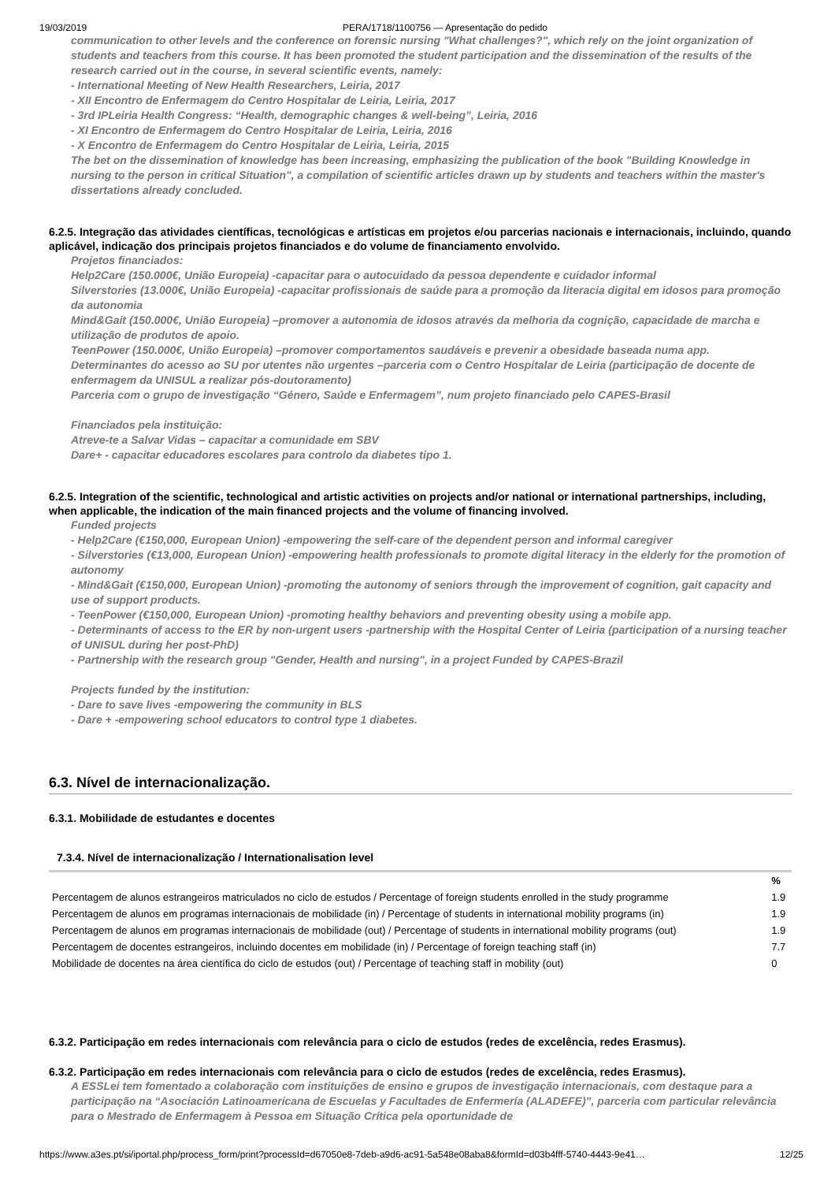19/03/2019 PERA/1718/1100756 — Apresentação do pedido
communication to other levels and the conference on forensic nursing "What challenges?", which rely on the joint organization of students and teachers from this course. It has been promoted the student participation and the dissemination of the results of the research carried out in the course, in several scientific events, namely:
- International Meeting of New Health Researchers, Leiria, 2017
- XII Encontro de Enfermagem do Centro Hospitalar de Leiria, Leiria, 2017
- 3rd IPLeiria Health Congress: “Health, demographic changes & well-being”, Leiria, 2016
- XI Encontro de Enfermagem do Centro Hospitalar de Leiria, Leiria, 2016
- X Encontro de Enfermagem do Centro Hospitalar de Leiria, Leiria, 2015
The bet on the dissemination of knowledge has been increasing, emphasizing the publication of the book "Building Knowledge in nursing to the person in critical Situation", a compilation of scientific articles drawn up by students and teachers within the master's dissertations already concluded.
6.2.5. Integração das atividades científicas, tecnológicas e artísticas em projetos e/ou parcerias nacionais e internacionais, incluindo, quando aplicável, indicação dos principais projetos financiados e do volume de financiamento envolvido.
Projetos financiados:
Help2Care (150.000€, União Europeia) -capacitar para o autocuidado da pessoa dependente e cuidador informal
Silverstories (13.000€, União Europeia) -capacitar profissionais de saúde para a promoção da literacia digital em idosos para promoção da autonomia
Mind&Gait (150.000€, União Europeia) –promover a autonomia de idosos através da melhoria da cognição, capacidade de marcha e utilização de produtos de apoio.
TeenPower (150.000€, União Europeia) –promover comportamentos saudáveis e prevenir a obesidade baseada numa app.
Determinantes do acesso ao SU por utentes não urgentes –parceria com o Centro Hospitalar de Leiria (participação de docente de enfermagem da UNISUL a realizar pós-doutoramento)
Parceria com o grupo de investigação “Género, Saúde e Enfermagem”, num projeto financiado pelo CAPES-Brasil
Financiados pela instituição:
Atreve-te a Salvar Vidas – capacitar a comunidade em SBV
Dare+ - capacitar educadores escolares para controlo da diabetes tipo 1.
6.2.5. Integration of the scientific, technological and artistic activities on projects and/or national or international partnerships, including, when applicable, the indication of the main financed projects and the volume of financing involved.
Funded projects
- Help2Care (€150,000, European Union) -empowering the self-care of the dependent person and informal caregiver
- Silverstories (€13,000, European Union) -empowering health professionals to promote digital literacy in the elderly for the promotion of autonomy
- Mind&Gait (€150,000, European Union) -promoting the autonomy of seniors through the improvement of cognition, gait capacity and use of support products.
- TeenPower (€150,000, European Union) -promoting healthy behaviors and preventing obesity using a mobile app.
- Determinants of access to the ER by non-urgent users -partnership with the Hospital Center of Leiria (participation of a nursing teacher of UNISUL during her post-PhD)
- Partnership with the research group "Gender, Health and nursing", in a project Funded by CAPES-Brazil
Projects funded by the institution:
- Dare to save lives -empowering the community in BLS
- Dare + -empowering school educators to control type 1 diabetes.
6.3. Nível de internacionalização.
6.3.1. Mobilidade de estudantes e docentes
7.3.4. Nível de internacionalização / Internationalisation level
| | % |
| --- | --- |
| Percentagem de alunos estrangeiros matriculados no ciclo de estudos / Percentage of foreign students enrolled in the study programme | 1.9 |
| Percentagem de alunos em programas internacionais de mobilidade (in) / Percentage of students in international mobility programs (in) | 1.9 |
| Percentagem de alunos em programas internacionais de mobilidade (out) / Percentage of students in international mobility programs (out) | 1.9 |
| Percentagem de docentes estrangeiros, incluindo docentes em mobilidade (in) / Percentage of foreign teaching staff (in) | 7.7 |
| Mobilidade de docentes na área científica do ciclo de estudos (out) / Percentage of teaching staff in mobility (out) | 0 |
6.3.2. Participação em redes internacionais com relevância para o ciclo de estudos (redes de excelência, redes Erasmus).
6.3.2. Participação em redes internacionais com relevância para o ciclo de estudos (redes de excelência, redes Erasmus).
A ESSLei tem fomentado a colaboração com instituições de ensino e grupos de investigação internacionais, com destaque para a participação na “Asociación Latinoamericana de Escuelas y Facultades de Enfermería (ALADEFE)”, parceria com particular relevância para o Mestrado de Enfermagem à Pessoa em Situação Crítica pela oportunidade de
https://www.a3es.pt/si/iportal.php/process_form/print?processId=d67050e8-7deb-a9d6-ac91-5a548e08aba8&formId=d03b4fff-5740-4443-9e41… 12/25